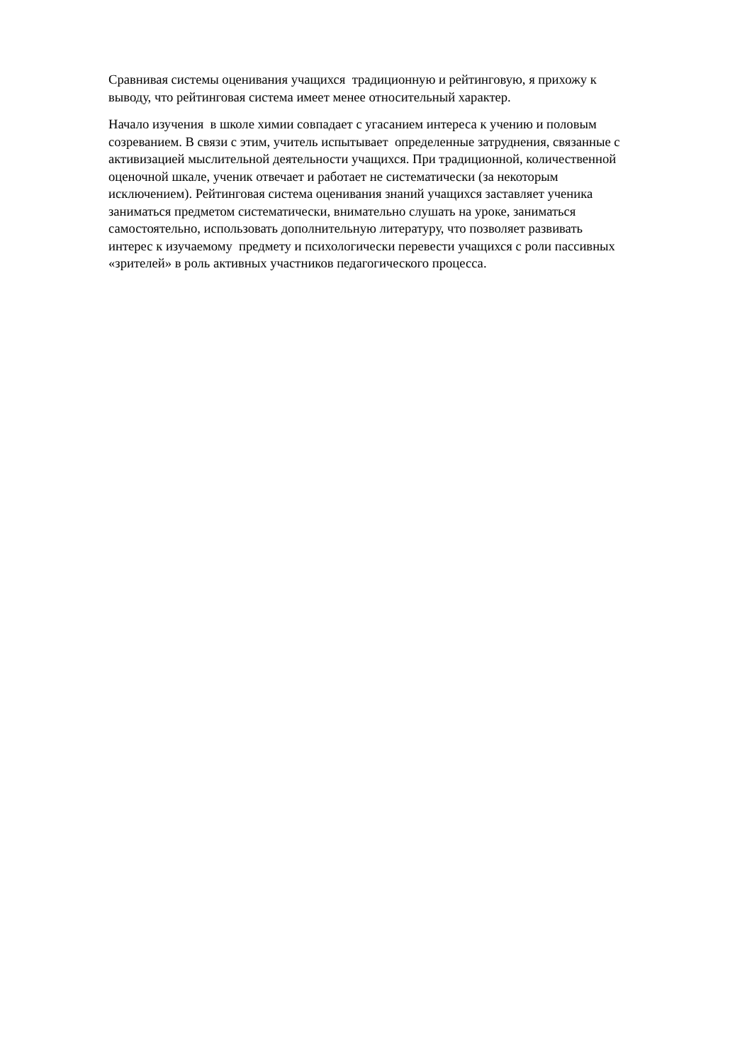Сравнивая системы оценивания учащихся традиционную и рейтинговую, я прихожу к
выводу, что рейтинговая система имеет менее относительный характер.
Начало изучения в школе химии совпадает с угасанием интереса к учению и половым
созреванием. В связи с этим, учитель испытывает определенные затруднения, связанные с
активизацией мыслительной деятельности учащихся. При традиционной, количественной
оценочной шкале, ученик отвечает и работает не систематически (за некоторым
исключением). Рейтинговая система оценивания знаний учащихся заставляет ученика
заниматься предметом систематически, внимательно слушать на уроке, заниматься
самостоятельно, использовать дополнительную литературу, что позволяет развивать
интерес к изучаемому предмету и психологически перевести учащихся с роли пассивных
«зрителей» в роль активных участников педагогического процесса.